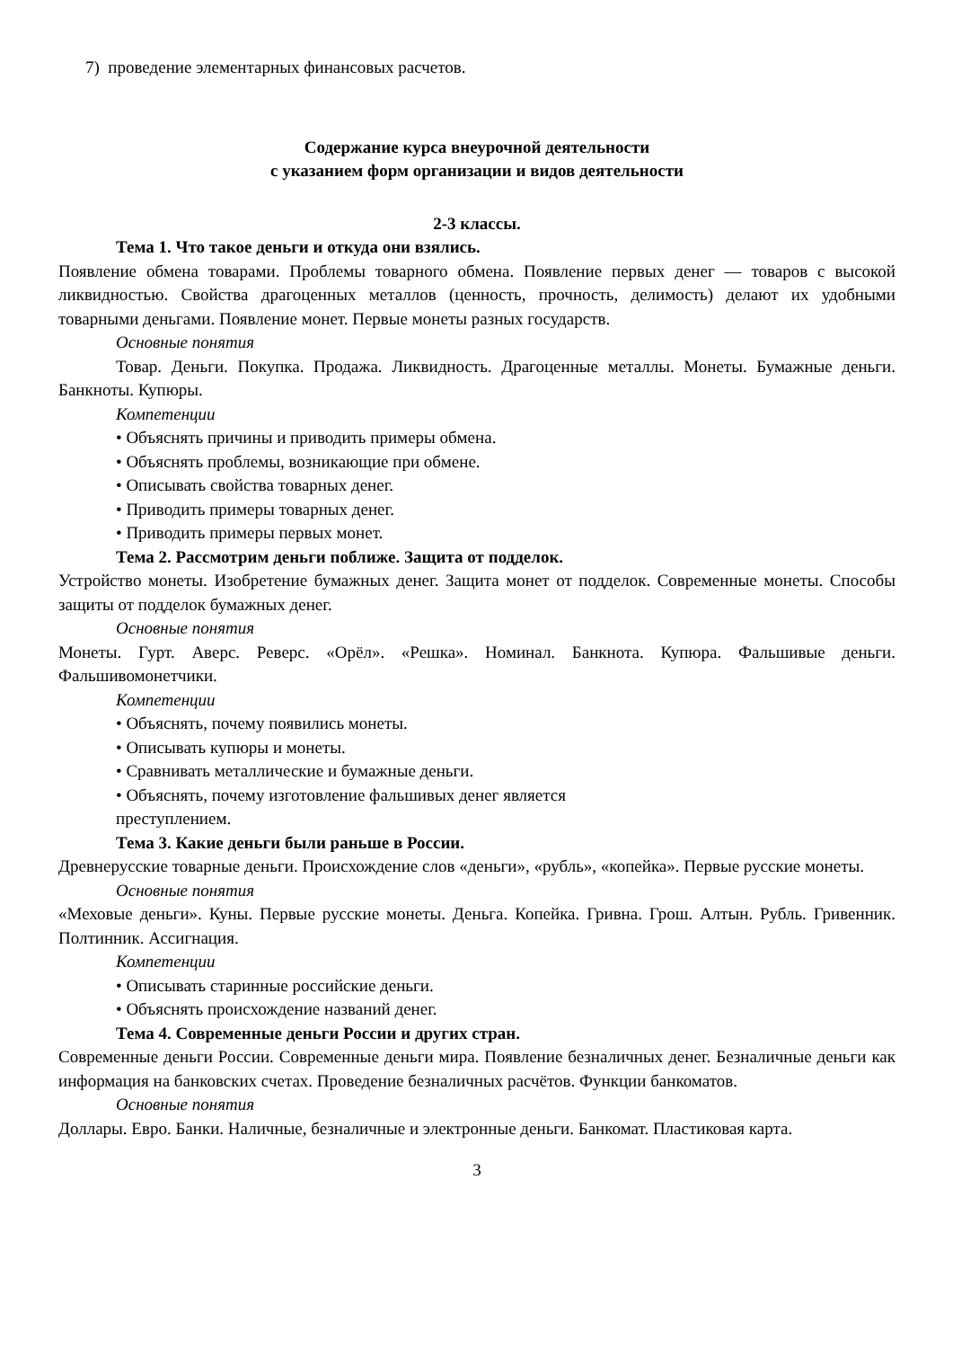7) проведение элементарных финансовых расчетов.
Содержание курса внеурочной деятельности
с указанием форм организации и видов деятельности
2-3 классы.
Тема 1. Что такое деньги и откуда они взялись.
Появление обмена товарами. Проблемы товарного обмена. Появление первых денег — товаров с высокой ликвидностью. Свойства драгоценных металлов (ценность, прочность, делимость) делают их удобными товарными деньгами. Появление монет. Первые монеты разных государств.
Основные понятия
Товар. Деньги. Покупка. Продажа. Ликвидность. Драгоценные металлы. Монеты. Бумажные деньги. Банкноты. Купюры.
Компетенции
• Объяснять причины и приводить примеры обмена.
• Объяснять проблемы, возникающие при обмене.
• Описывать свойства товарных денег.
• Приводить примеры товарных денег.
• Приводить примеры первых монет.
Тема 2. Рассмотрим деньги поближе. Защита от подделок.
Устройство монеты. Изобретение бумажных денег. Защита монет от подделок. Современные монеты. Способы защиты от подделок бумажных денег.
Основные понятия
Монеты. Гурт. Аверс. Реверс. «Орёл». «Решка». Номинал. Банкнота. Купюра. Фальшивые деньги. Фальшивомонетчики.
Компетенции
• Объяснять, почему появились монеты.
• Описывать купюры и монеты.
• Сравнивать металлические и бумажные деньги.
• Объяснять, почему изготовление фальшивых денег является
преступлением.
Тема 3. Какие деньги были раньше в России.
Древнерусские товарные деньги. Происхождение слов «деньги», «рубль», «копейка». Первые русские монеты.
Основные понятия
«Меховые деньги». Куны. Первые русские монеты. Деньга. Копейка. Гривна. Грош. Алтын. Рубль. Гривенник. Полтинник. Ассигнация.
Компетенции
• Описывать старинные российские деньги.
• Объяснять происхождение названий денег.
Тема 4. Современные деньги России и других стран.
Современные деньги России. Современные деньги мира. Появление безналичных денег. Безналичные деньги как информация на банковских счетах. Проведение безналичных расчётов. Функции банкоматов.
Основные понятия
Доллары. Евро. Банки. Наличные, безналичные и электронные деньги. Банкомат. Пластиковая карта.
3